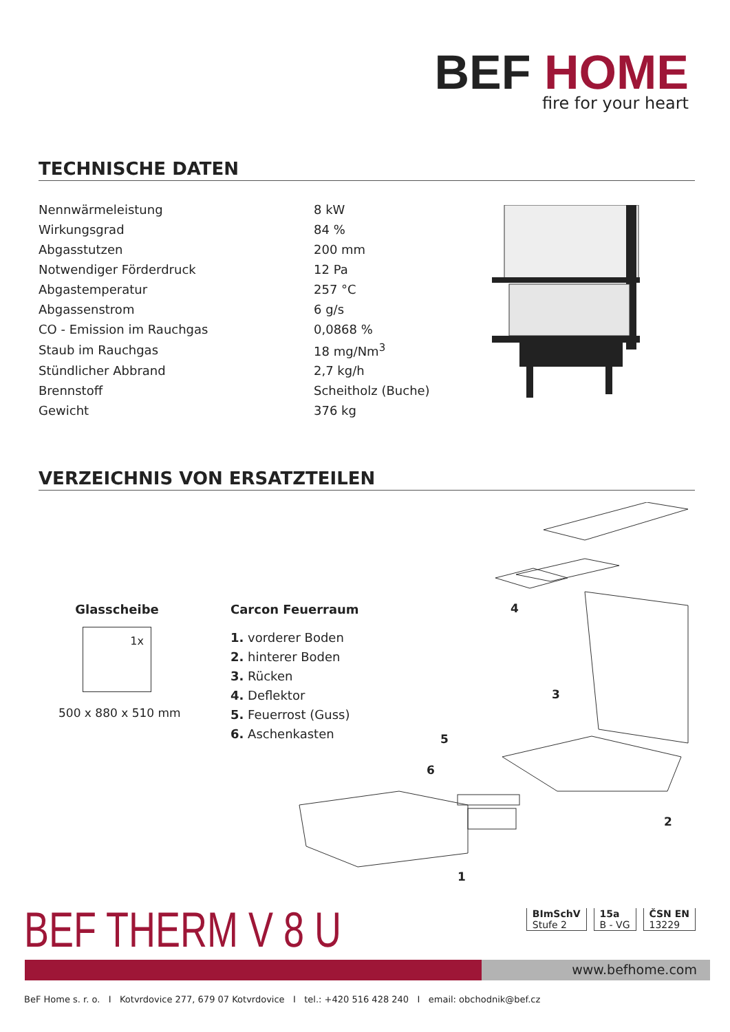BEF HOME
fire for your heart
TECHNISCHE DATEN
| Nennwärmeleistung | 8 kW |
| Wirkungsgrad | 84 % |
| Abgasstutzen | 200 mm |
| Notwendiger Förderdruck | 12 Pa |
| Abgastemperatur | 257 °C |
| Abgassenstrom | 6 g/s |
| CO - Emission im Rauchgas | 0,0868 % |
| Staub im Rauchgas | 18 mg/Nm<sup>3</sup> |
| Stündlicher Abbrand | 2,7 kg/h |
| Brennstoff | Scheitholz (Buche) |
| Gewicht | 376 kg |
VERZEICHNIS VON ERSATZTEILEN
Glasscheibe
1x
500 x 880 x 510 mm
Carcon Feuerraum
1. vorderer Boden
2. hinterer Boden
3. Rücken
4. Deflektor
5. Feuerrost (Guss)
6. Aschenkasten
4
3
5
6
2
1
BEF THERM V 8 U
BImSchV
Stufe 2
15a
B - VG
ČSN EN
13229
www.befhome.com
BeF Home s. r. o. I Kotvrdovice 277, 679 07 Kotvrdovice I tel.: +420 516 428 240 I email: obchodnik@bef.cz